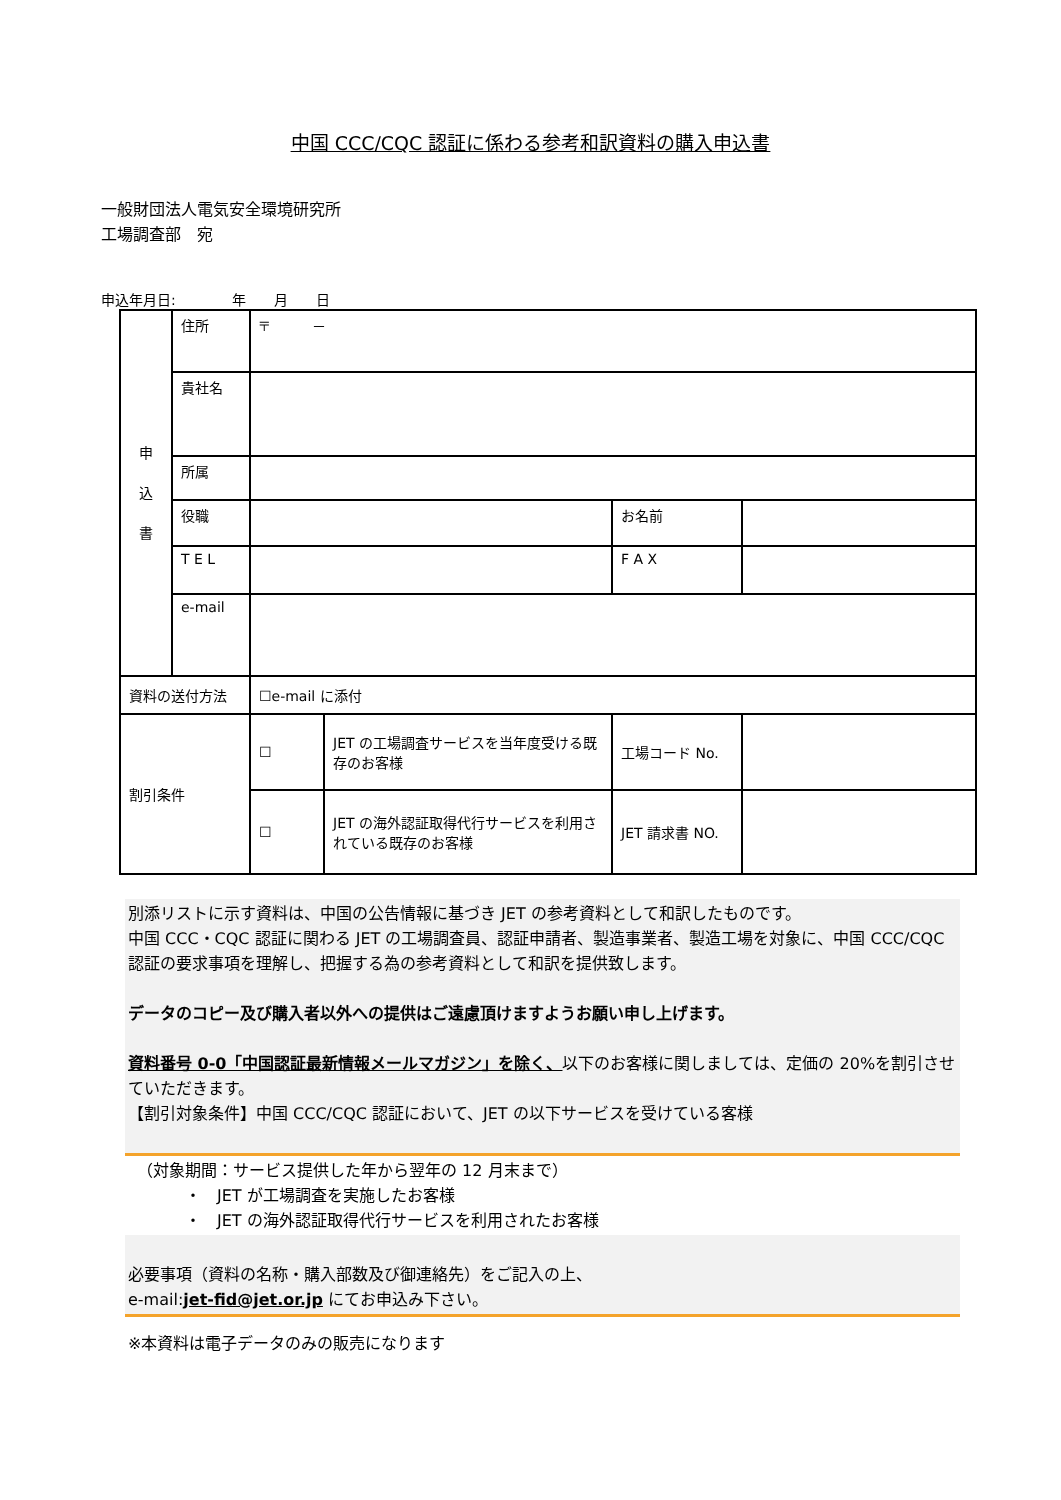中国 CCC/CQC 認証に係わる参考和訳資料の購入申込書
一般財団法人電気安全環境研究所
工場調査部　宛
申込年月日:　　　　年　　月　　日
| 申 込 書 | 住所 | 〒 － | | | |
| | 貴社名 | | | | |
| | 所属 | | | | |
| | 役職 | | | お名前 | |
| | T E L | | | F A X | |
| | e-mail | | | | |
| 資料の送付方法 | | ☐e-mail に添付 | | | |
| 割引条件 | | ☐ | JET の工場調査サービスを当年度受ける既存のお客様 | 工場コード No. | |
| | | ☐ | JET の海外認証取得代行サービスを利用されている既存のお客様 | JET 請求書 NO. | |
別添リストに示す資料は、中国の公告情報に基づき JET の参考資料として和訳したものです。
中国 CCC・CQC 認証に関わる JET の工場調査員、認証申請者、製造事業者、製造工場を対象に、中国 CCC/CQC 認証の要求事項を理解し、把握する為の参考資料として和訳を提供致します。
データのコピー及び購入者以外への提供はご遠慮頂けますようお願い申し上げます。
資料番号 0-0「中国認証最新情報メールマガジン」を除く、以下のお客様に関しましては、定価の 20%を割引させていただきます。
【割引対象条件】中国 CCC/CQC 認証において、JET の以下サービスを受けている客様
（対象期間：サービス提供した年から翌年の 12 月末まで）
　　　・　JET が工場調査を実施したお客様
　　　・　JET の海外認証取得代行サービスを利用されたお客様
必要事項（資料の名称・購入部数及び御連絡先）をご記入の上、
e-mail:jet-fid@jet.or.jp にてお申込み下さい。
※本資料は電子データのみの販売になります